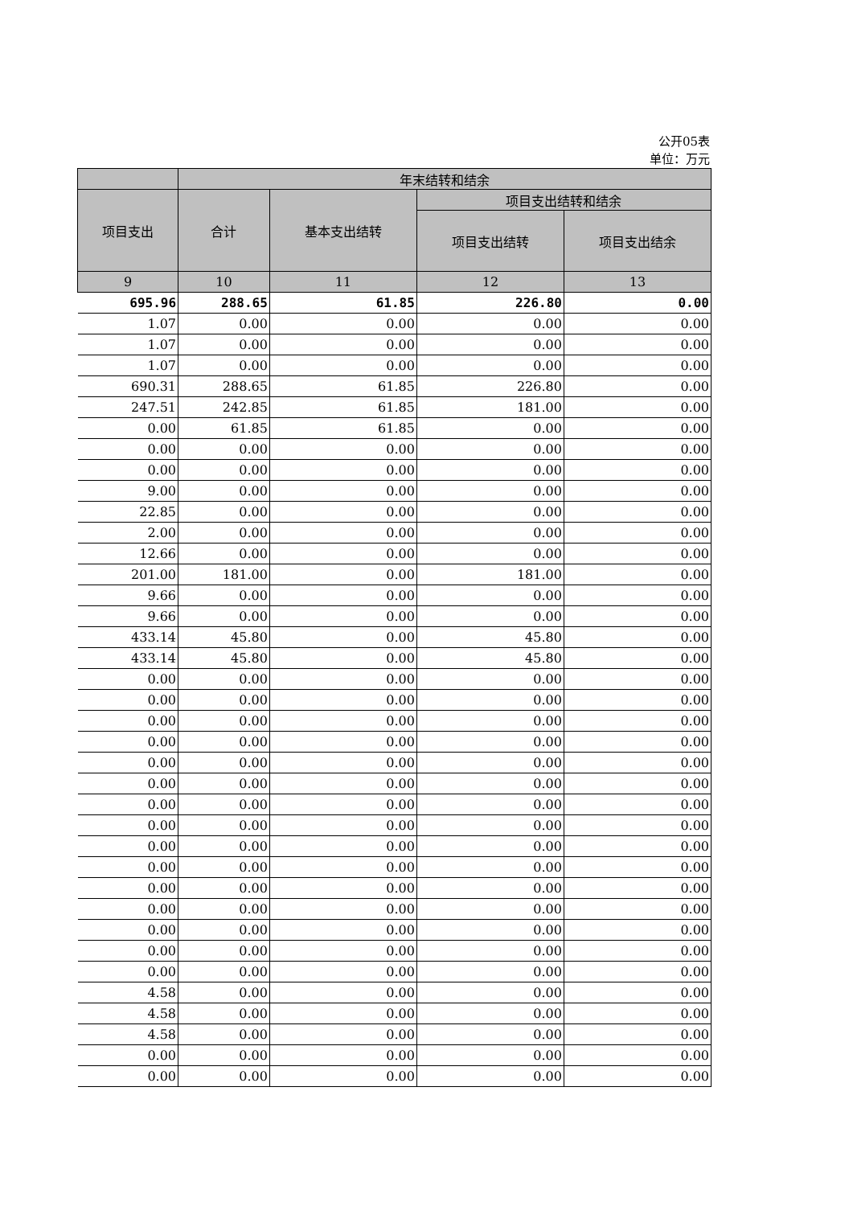公开05表
单位：万元
| | 年末结转和结余 | | | |
| --- | --- | --- | --- | --- |
| 项目支出 | 合计 | 基本支出结转 | 项目支出结转和结余 | |
| | | | 项目支出结转 | 项目支出结余 |
| 9 | 10 | 11 | 12 | 13 |
| 695.96 | 288.65 | 61.85 | 226.80 | 0.00 |
| 1.07 | 0.00 | 0.00 | 0.00 | 0.00 |
| 1.07 | 0.00 | 0.00 | 0.00 | 0.00 |
| 1.07 | 0.00 | 0.00 | 0.00 | 0.00 |
| 690.31 | 288.65 | 61.85 | 226.80 | 0.00 |
| 247.51 | 242.85 | 61.85 | 181.00 | 0.00 |
| 0.00 | 61.85 | 61.85 | 0.00 | 0.00 |
| 0.00 | 0.00 | 0.00 | 0.00 | 0.00 |
| 0.00 | 0.00 | 0.00 | 0.00 | 0.00 |
| 9.00 | 0.00 | 0.00 | 0.00 | 0.00 |
| 22.85 | 0.00 | 0.00 | 0.00 | 0.00 |
| 2.00 | 0.00 | 0.00 | 0.00 | 0.00 |
| 12.66 | 0.00 | 0.00 | 0.00 | 0.00 |
| 201.00 | 181.00 | 0.00 | 181.00 | 0.00 |
| 9.66 | 0.00 | 0.00 | 0.00 | 0.00 |
| 9.66 | 0.00 | 0.00 | 0.00 | 0.00 |
| 433.14 | 45.80 | 0.00 | 45.80 | 0.00 |
| 433.14 | 45.80 | 0.00 | 45.80 | 0.00 |
| 0.00 | 0.00 | 0.00 | 0.00 | 0.00 |
| 0.00 | 0.00 | 0.00 | 0.00 | 0.00 |
| 0.00 | 0.00 | 0.00 | 0.00 | 0.00 |
| 0.00 | 0.00 | 0.00 | 0.00 | 0.00 |
| 0.00 | 0.00 | 0.00 | 0.00 | 0.00 |
| 0.00 | 0.00 | 0.00 | 0.00 | 0.00 |
| 0.00 | 0.00 | 0.00 | 0.00 | 0.00 |
| 0.00 | 0.00 | 0.00 | 0.00 | 0.00 |
| 0.00 | 0.00 | 0.00 | 0.00 | 0.00 |
| 0.00 | 0.00 | 0.00 | 0.00 | 0.00 |
| 0.00 | 0.00 | 0.00 | 0.00 | 0.00 |
| 0.00 | 0.00 | 0.00 | 0.00 | 0.00 |
| 0.00 | 0.00 | 0.00 | 0.00 | 0.00 |
| 0.00 | 0.00 | 0.00 | 0.00 | 0.00 |
| 0.00 | 0.00 | 0.00 | 0.00 | 0.00 |
| 4.58 | 0.00 | 0.00 | 0.00 | 0.00 |
| 4.58 | 0.00 | 0.00 | 0.00 | 0.00 |
| 4.58 | 0.00 | 0.00 | 0.00 | 0.00 |
| 0.00 | 0.00 | 0.00 | 0.00 | 0.00 |
| 0.00 | 0.00 | 0.00 | 0.00 | 0.00 |